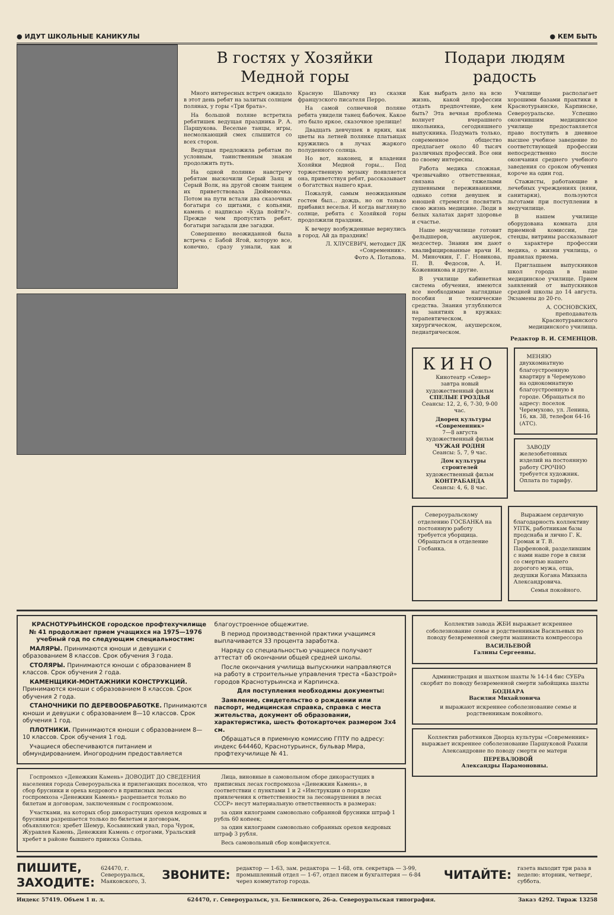● ИДУТ ШКОЛЬНЫЕ КАНИКУЛЫ ● КЕМ БЫТЬ
В гостях у Хозяйки Медной горы
Много интересных встреч ожидало в этот день ребят на залитых солнцем полянах, у горы «Три брата».
На большой поляне встретила ребятишек ведущая праздника Р. А. Паршукова. Веселые танцы, игры, несмолкающий смех слышится со всех сторон.
Ведущая предложила ребятам по условным, таинственным знакам продолжить путь.
На одной полянке навстречу ребятам выскочили Серый Заяц и Серый Волк, на другой своим танцем их приветствовала Дюймовочка. Потом на пути встали два сказочных богатыря со щитами, с копьями, камень с надписью «Куда пойти?». Прежде чем пропустить ребят, богатыри загадали две загадки.
Совершенно неожиданной была встреча с Бабой Ягой, которую все, конечно, сразу узнали, как и Красную Шапочку из сказки французского писателя Перро.
На самой солнечной поляне ребята увидели танец бабочек. Какое это было яркое, сказочное зрелище!
Двадцать девчушек в ярких, как цветы на летней полянке платьицах кружились в лучах жаркого полуденного солнца.
Но вот, наконец, и владения Хозяйки Медной горы... Под торжественную музыку появляется она, приветствуя ребят, рассказывает о богатствах нашего края.
Пожалуй, самым неожиданным гостем был... дождь, но он только прибавил веселья. И когда выглянуло солнце, ребята с Хозяйкой горы продолжили праздник.
К вечеру возбужденные вернулись в город. Ай да праздник!
Л. ХЛУСЕВИЧ, методист ДК «Современник».
Фото А. Потапова.
Подари людям радость
Как выбрать дело на всю жизнь, какой профессии отдать предпочтение, кем быть? Эта вечная проблема волнует вчерашнего школьника, сегодняшнего выпускника. Подумать только, современное общество предлагает около 40 тысяч различных профессий. Все они по своему интересны.
Работа медика сложная, чрезвычайно ответственная, связана с тяжелыми душевными переживаниями, однако сотни девушек и юношей стремятся посвятить свою жизнь медицине. Люди в белых халатах дарят здоровье и счастье.
Наше медучилище готовит фельдшеров, акушерок, медсестер. Знания им дают квалифицированные врачи И. М. Миночкин, Г. Г. Новикова, П. В. Федосов, А. И. Кожевникова и другие.
В училище кабинетная система обучения, имеются все необходимые наглядные пособия и технические средства. Знания углубляются на занятиях в кружках: терапевтическом, хирургическом, акушерском, педиатрическом.
Училище располагает хорошими базами практики в Краснотурьинске, Карпинске, Североуральске. Успешно окончившим медицинское училище предоставляется право поступить в дневное высшее учебное заведение по соответствующей профессии непосредственно после окончания среднего учебного заведения со сроком обучения короче на один год.
Стажисты, работающие в лечебных учреждениях (няни, санитарки), пользуются льготами при поступлении в медучилище.
В нашем училище оборудована комната для приемной комиссии, где стенды, витрины рассказывают о характере профессии медика, о жизни училища, о правилах приема.
Приглашаем выпускников школ города в наше медицинское училище. Прием заявлений от выпускников средней школы до 14 августа. Экзамены до 20-го.
А. СОСНОВСКИХ, преподаватель Краснотурьинского медицинского училища.
Редактор В. И. СЕМЕНЦОВ.
КИНО
Кинотеатр «Север»
завтра новый художественный фильм
СПЕЛЫЕ ГРОЗДЬЯ
Сеансы: 12, 2, 6, 7-30, 9-00 час.
Дворец культуры «Современник»
7—8 августа художественный фильм
ЧУЖАЯ РОДНЯ
Сеансы: 5, 7, 9 час.
Дом культуры строителей
художественный фильм
КОНТРАБАНДА
Сеансы: 4, 6, 8 час.
МЕНЯЮ двухкомнатную благоустроенную квартиру в Черемухово на однокомнатную благоустроенную в городе. Обращаться по адресу: поселок Черемухово, ул. Ленина, 16, кв. 38, телефон 64-16 (АТС).
ЗАВОДУ железобетонных изделий на постоянную работу СРОЧНО требуется художник. Оплата по тарифу.
Североуральскому отделению ГОСБАНКА на постоянную работу требуется уборщица. Обращаться в отделение Госбанка.
Выражаем сердечную благодарность коллективу УПТК, работникам базы продснаба и лично Г. К. Громак и Т. В. Парфеновой, разделившим с нами наше горе в связи со смертью нашего дорогого мужа, отца, дедушки Когана Михаила Александровича.
Семья покойного.
КРАСНОТУРЬИНСКОЕ городское профтехучилище № 41 продолжает прием учащихся на 1975—1976 учебный год по следующим специальностям:
МАЛЯРЫ. Принимаются юноши и девушки с образованием 8 классов. Срок обучения 3 года.
СТОЛЯРЫ. Принимаются юноши с образованием 8 классов. Срок обучения 2 года.
КАМЕНЩИКИ-МОНТАЖНИКИ КОНСТРУКЦИЙ. Принимаются юноши с образованием 8 классов. Срок обучения 2 года.
СТАНОЧНИКИ ПО ДЕРЕВООБРАБОТКЕ. Принимаются юноши и девушки с образованием 8—10 классов. Срок обучения 1 год.
ПЛОТНИКИ. Принимаются юноши с образованием 8—10 классов. Срок обучения 1 год.
Учащиеся обеспечиваются питанием и обмундированием. Иногородним предоставляется благоустроенное общежитие.
В период производственной практики учащимся выплачивается 33 процента заработка.
Наряду со специальностью учащиеся получают аттестат об окончании общей средней школы.
После окончания училища выпускники направляются на работу в строительные управления треста «Базстрой» городов Краснотурьинска и Карпинска.
Для поступления необходимы документы:
Заявление, свидетельство о рождении или паспорт, медицинская справка, справка с места жительства, документ об образовании, характеристика, шесть фотокарточек размером 3х4 см.
Обращаться в приемную комиссию ГПТУ по адресу: индекс 644460, Краснотурьинск, бульвар Мира, профтехучилище № 41.
Госпромхоз «Денежкин Камень» ДОВОДИТ ДО СВЕДЕНИЯ населения города Североуральска и прилегающих поселков, что сбор брусники и ореха кедрового в приписных лесах госпромхоза «Денежкин Камень» разрешается только по билетам и договорам, заключенным с госпромхозом.
Участками, на которых сбор дикорастущих орехов кедровых и брусники разрешается только по билетам и договорам, объявляются: хребет Шемур, Косьвинский увал, гора Чурок, Журавлев Камень, Денежкин Камень с отрогами, Уральский хребет в районе бывшего прииска Сольва.
Лица, виновные в самовольном сборе дикорастущих в приписных лесах госпромхоза «Денежкин Камень», в соответствии с пунктами 1 и 2 «Инструкции о порядке привлечения к ответственности за лесонарушения в лесах СССР» несут материальную ответственность в размерах:
за один килограмм самовольно собранной брусники штраф 1 рубль 60 копеек;
за один килограмм самовольно собранных орехов кедровых штраф 3 рубля.
Весь самовольный сбор конфискуется.
Коллектив завода ЖБИ выражает искреннее соболезнование семье и родственникам Васильевых по поводу безвременной смерти машиниста компрессора
ВАСИЛЬЕВОЙ
Галины Сергеевны.
Администрация и шахтком шахты № 14-14 бис СУБРа скорбят по поводу безвременной смерти забойщика шахты
БОДНАРА
Василия Михайловича
и выражают искреннее соболезнование семье и родственникам покойного.
Коллектив работников Дворца культуры «Современник» выражает искреннее соболезнование Паршуковой Рахили Александровне по поводу смерти ее матери
ПЕРЕВАЛОВОЙ
Александры Парамоновны.
ПИШИТЕ, ЗАХОДИТЕ: 624470, г. Североуральск, Маяковского, 3. ЗВОНИТЕ: редактор — 1-63, зам. редактора — 1-68, отв. секретарь — 3-99, промышленный отдел — 1-67, отдел писем и бухгалтерия — 6-84 через коммутатор города. ЧИТАЙТЕ: газета выходит три раза в неделю: вторник, четверг, суббота.
Индекс 57419. Объем 1 п. л. 624470, г. Североуральск, ул. Белинского, 26-а. Североуральская типография. Заказ 4292. Тираж 13258